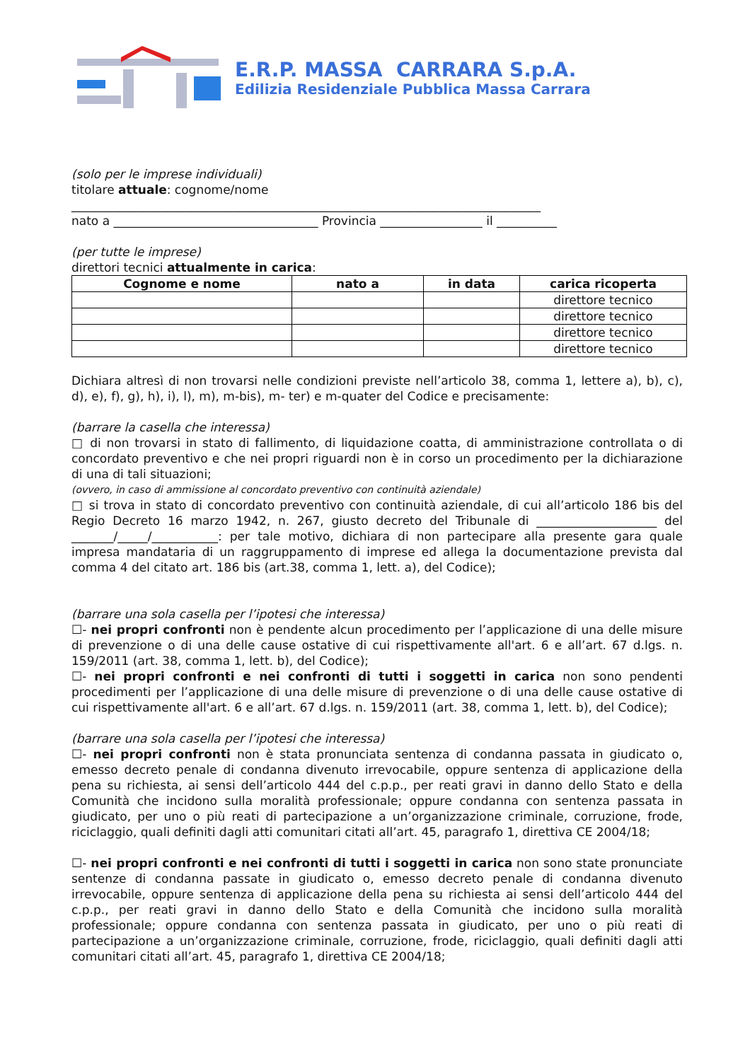E.R.P. MASSA CARRARA S.p.A.
Edilizia Residenziale Pubblica Massa Carrara
(solo per le imprese individuali)
titolare attuale: cognome/nome
______________________________________________________________________________
nato a __________________________________ Provincia _________________ il __________
(per tutte le imprese)
direttori tecnici attualmente in carica:
| Cognome e nome | nato a | in data | carica ricoperta |
| --- | --- | --- | --- |
| | | | direttore tecnico |
| | | | direttore tecnico |
| | | | direttore tecnico |
| | | | direttore tecnico |
Dichiara altresì di non trovarsi nelle condizioni previste nell’articolo 38, comma 1, lettere a), b), c), d), e), f), g), h), i), l), m), m-bis), m- ter) e m-quater del Codice e precisamente:
(barrare la casella che interessa)
□ di non trovarsi in stato di fallimento, di liquidazione coatta, di amministrazione controllata o di concordato preventivo e che nei propri riguardi non è in corso un procedimento per la dichiarazione di una di tali situazioni;
(ovvero, in caso di ammissione al concordato preventivo con continuità aziendale)
□ si trova in stato di concordato preventivo con continuità aziendale, di cui all’articolo 186 bis del Regio Decreto 16 marzo 1942, n. 267, giusto decreto del Tribunale di ____________________ del _______/_____/___________: per tale motivo, dichiara di non partecipare alla presente gara quale impresa mandataria di un raggruppamento di imprese ed allega la documentazione prevista dal comma 4 del citato art. 186 bis (art.38, comma 1, lett. a), del Codice);
(barrare una sola casella per l’ipotesi che interessa)
☐- nei propri confronti non è pendente alcun procedimento per l’applicazione di una delle misure di prevenzione o di una delle cause ostative di cui rispettivamente all'art. 6 e all’art. 67 d.lgs. n. 159/2011 (art. 38, comma 1, lett. b), del Codice);
☐- nei propri confronti e nei confronti di tutti i soggetti in carica non sono pendenti procedimenti per l’applicazione di una delle misure di prevenzione o di una delle cause ostative di cui rispettivamente all'art. 6 e all’art. 67 d.lgs. n. 159/2011 (art. 38, comma 1, lett. b), del Codice);
(barrare una sola casella per l’ipotesi che interessa)
☐- nei propri confronti non è stata pronunciata sentenza di condanna passata in giudicato o, emesso decreto penale di condanna divenuto irrevocabile, oppure sentenza di applicazione della pena su richiesta, ai sensi dell’articolo 444 del c.p.p., per reati gravi in danno dello Stato e della Comunità che incidono sulla moralità professionale; oppure condanna con sentenza passata in giudicato, per uno o più reati di partecipazione a un’organizzazione criminale, corruzione, frode, riciclaggio, quali definiti dagli atti comunitari citati all’art. 45, paragrafo 1, direttiva CE 2004/18;
☐- nei propri confronti e nei confronti di tutti i soggetti in carica non sono state pronunciate sentenze di condanna passate in giudicato o, emesso decreto penale di condanna divenuto irrevocabile, oppure sentenza di applicazione della pena su richiesta ai sensi dell’articolo 444 del c.p.p., per reati gravi in danno dello Stato e della Comunità che incidono sulla moralità professionale; oppure condanna con sentenza passata in giudicato, per uno o più reati di partecipazione a un’organizzazione criminale, corruzione, frode, riciclaggio, quali definiti dagli atti comunitari citati all’art. 45, paragrafo 1, direttiva CE 2004/18;